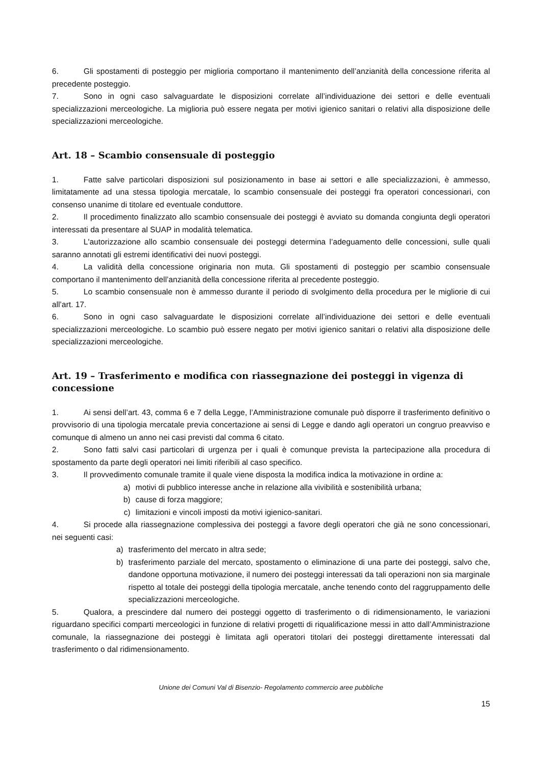6. Gli spostamenti di posteggio per miglioria comportano il mantenimento dell’anzianità della concessione riferita al precedente posteggio.
7. Sono in ogni caso salvaguardate le disposizioni correlate all’individuazione dei settori e delle eventuali specializzazioni merceologiche. La miglioria può essere negata per motivi igienico sanitari o relativi alla disposizione delle specializzazioni merceologiche.
Art. 18 – Scambio consensuale di posteggio
1. Fatte salve particolari disposizioni sul posizionamento in base ai settori e alle specializzazioni, è ammesso, limitatamente ad una stessa tipologia mercatale, lo scambio consensuale dei posteggi fra operatori concessionari, con consenso unanime di titolare ed eventuale conduttore.
2. Il procedimento finalizzato allo scambio consensuale dei posteggi è avviato su domanda congiunta degli operatori interessati da presentare al SUAP in modalità telematica.
3. L'autorizzazione allo scambio consensuale dei posteggi determina l’adeguamento delle concessioni, sulle quali saranno annotati gli estremi identificativi dei nuovi posteggi.
4. La validità della concessione originaria non muta. Gli spostamenti di posteggio per scambio consensuale comportano il mantenimento dell’anzianità della concessione riferita al precedente posteggio.
5. Lo scambio consensuale non è ammesso durante il periodo di svolgimento della procedura per le migliorie di cui all’art. 17.
6. Sono in ogni caso salvaguardate le disposizioni correlate all’individuazione dei settori e delle eventuali specializzazioni merceologiche. Lo scambio può essere negato per motivi igienico sanitari o relativi alla disposizione delle specializzazioni merceologiche.
Art. 19 – Trasferimento e modifica con riassegnazione dei posteggi in vigenza di concessione
1. Ai sensi dell’art. 43, comma 6 e 7 della Legge, l’Amministrazione comunale può disporre il trasferimento definitivo o provvisorio di una tipologia mercatale previa concertazione ai sensi di Legge e dando agli operatori un congruo preavviso e comunque di almeno un anno nei casi previsti dal comma 6 citato.
2. Sono fatti salvi casi particolari di urgenza per i quali è comunque prevista la partecipazione alla procedura di spostamento da parte degli operatori nei limiti riferibili al caso specifico.
3. Il provvedimento comunale tramite il quale viene disposta la modifica indica la motivazione in ordine a:
a) motivi di pubblico interesse anche in relazione alla vivibilità e sostenibilità urbana;
b) cause di forza maggiore;
c) limitazioni e vincoli imposti da motivi igienico-sanitari.
4. Si procede alla riassegnazione complessiva dei posteggi a favore degli operatori che già ne sono concessionari, nei seguenti casi:
a) trasferimento del mercato in altra sede;
b) trasferimento parziale del mercato, spostamento o eliminazione di una parte dei posteggi, salvo che, dandone opportuna motivazione, il numero dei posteggi interessati da tali operazioni non sia marginale rispetto al totale dei posteggi della tipologia mercatale, anche tenendo conto del raggruppamento delle specializzazioni merceologiche.
5. Qualora, a prescindere dal numero dei posteggi oggetto di trasferimento o di ridimensionamento, le variazioni riguardano specifici comparti merceologici in funzione di relativi progetti di riqualificazione messi in atto dall’Amministrazione comunale, la riassegnazione dei posteggi è limitata agli operatori titolari dei posteggi direttamente interessati dal trasferimento o dal ridimensionamento.
Unione dei Comuni Val di Bisenzio- Regolamento commercio aree pubbliche
15